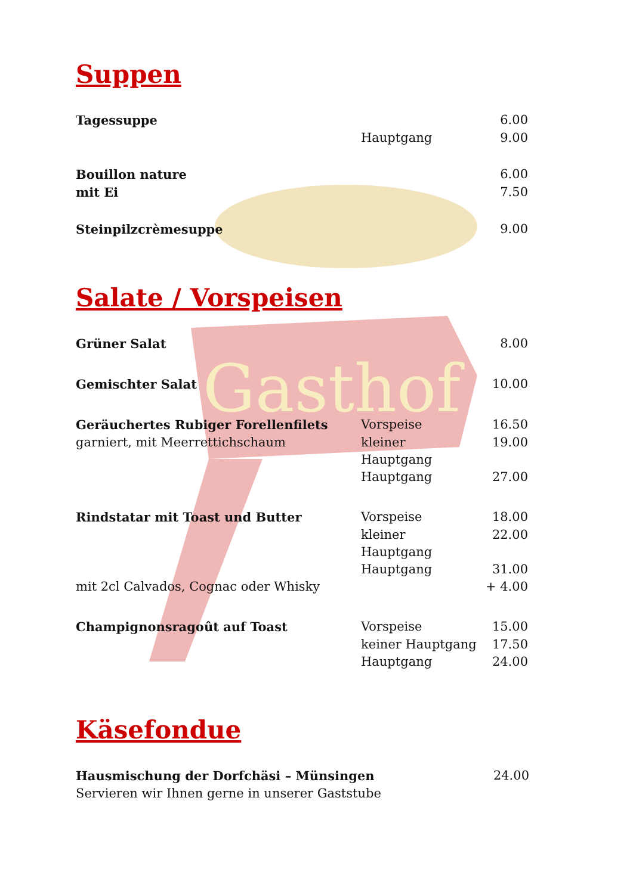Gasthof
Suppen
Tagessuppe 6.00
Hauptgang 9.00
Bouillon nature 6.00
mit Ei 7.50
Steinpilzcrèmesuppe 9.00
Salate / Vorspeisen
Grüner Salat 8.00
Gemischter Salat 10.00
Geräuchertes Rubiger Forellenfilets Vorspeise 16.50
garniert, mit Meerrettichschaum kleiner Hauptgang
19.00
Hauptgang 27.00
Rindstatar mit Toast und Butter Vorspeise 18.00
kleiner Hauptgang
22.00
Hauptgang 31.00
mit 2cl Calvados, Cognac oder Whisky + 4.00
Champignonsragoût auf Toast Vorspeise 15.00
keiner Hauptgang
17.50
Hauptgang 24.00
Käsefondue
Hausmischung der Dorfchäsi – Münsingen 24.00
Servieren wir Ihnen gerne in unserer Gaststube